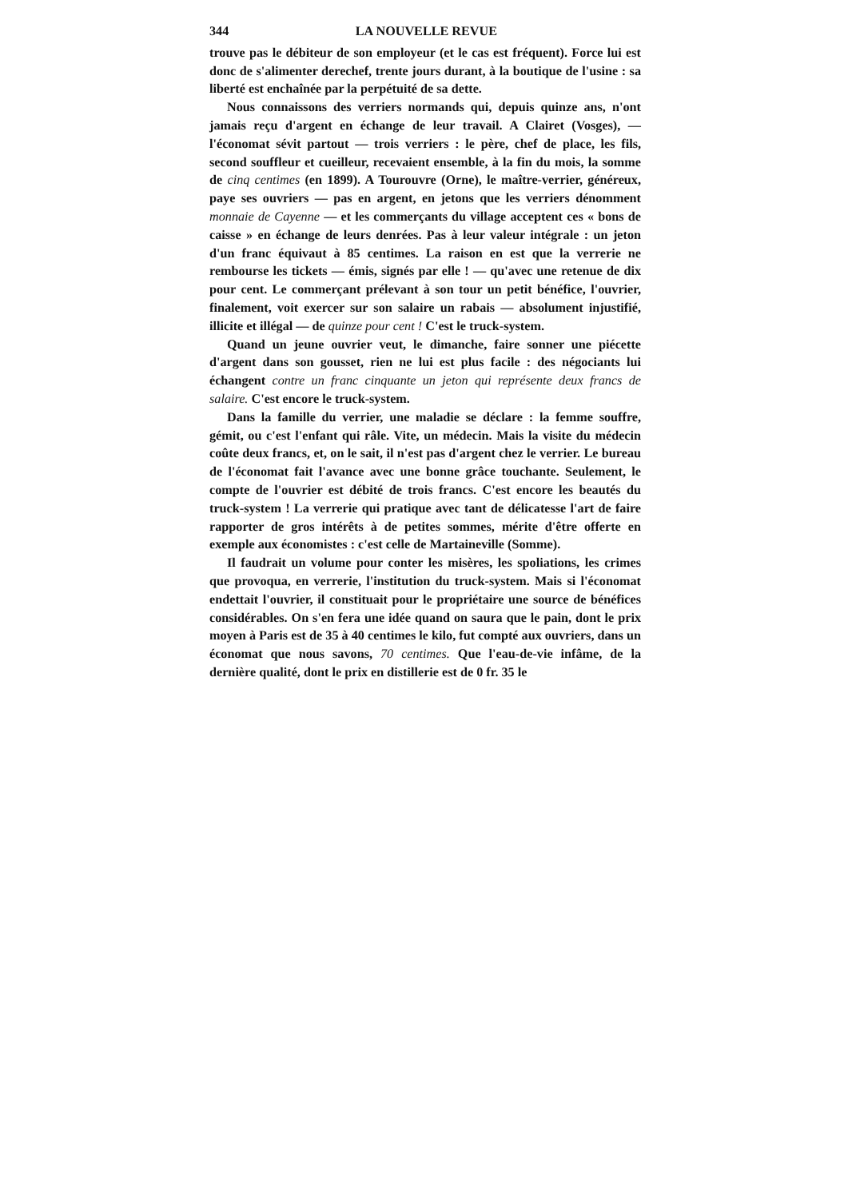344 LA NOUVELLE REVUE
trouve pas le débiteur de son employeur (et le cas est fréquent). Force lui est donc de s'alimenter derechef, trente jours durant, à la boutique de l'usine : sa liberté est enchaînée par la perpétuité de sa dette.
Nous connaissons des verriers normands qui, depuis quinze ans, n'ont jamais reçu d'argent en échange de leur travail. A Clairet (Vosges), — l'économat sévit partout — trois verriers : le père, chef de place, les fils, second souffleur et cueilleur, recevaient ensemble, à la fin du mois, la somme de cinq centimes (en 1899). A Tourouvre (Orne), le maître-verrier, généreux, paye ses ouvriers — pas en argent, en jetons que les verriers dénomment monnaie de Cayenne — et les commerçants du village acceptent ces « bons de caisse » en échange de leurs denrées. Pas à leur valeur intégrale : un jeton d'un franc équivaut à 85 centimes. La raison en est que la verrerie ne rembourse les tickets — émis, signés par elle ! — qu'avec une retenue de dix pour cent. Le commerçant prélevant à son tour un petit bénéfice, l'ouvrier, finalement, voit exercer sur son salaire un rabais — absolument injustifié, illicite et illégal — de quinze pour cent ! C'est le truck-system.
Quand un jeune ouvrier veut, le dimanche, faire sonner une piécette d'argent dans son gousset, rien ne lui est plus facile : des négociants lui échangent contre un franc cinquante un jeton qui représente deux francs de salaire. C'est encore le truck-system.
Dans la famille du verrier, une maladie se déclare : la femme souffre, gémit, ou c'est l'enfant qui râle. Vite, un médecin. Mais la visite du médecin coûte deux francs, et, on le sait, il n'est pas d'argent chez le verrier. Le bureau de l'économat fait l'avance avec une bonne grâce touchante. Seulement, le compte de l'ouvrier est débité de trois francs. C'est encore les beautés du truck-system ! La verrerie qui pratique avec tant de délicatesse l'art de faire rapporter de gros intérêts à de petites sommes, mérite d'être offerte en exemple aux économistes : c'est celle de Martaineville (Somme).
Il faudrait un volume pour conter les misères, les spoliations, les crimes que provoqua, en verrerie, l'institution du truck-system. Mais si l'économat endettait l'ouvrier, il constituait pour le propriétaire une source de bénéfices considérables. On s'en fera une idée quand on saura que le pain, dont le prix moyen à Paris est de 35 à 40 centimes le kilo, fut compté aux ouvriers, dans un économat que nous savons, 70 centimes. Que l'eau-de-vie infâme, de la dernière qualité, dont le prix en distillerie est de 0 fr. 35 le